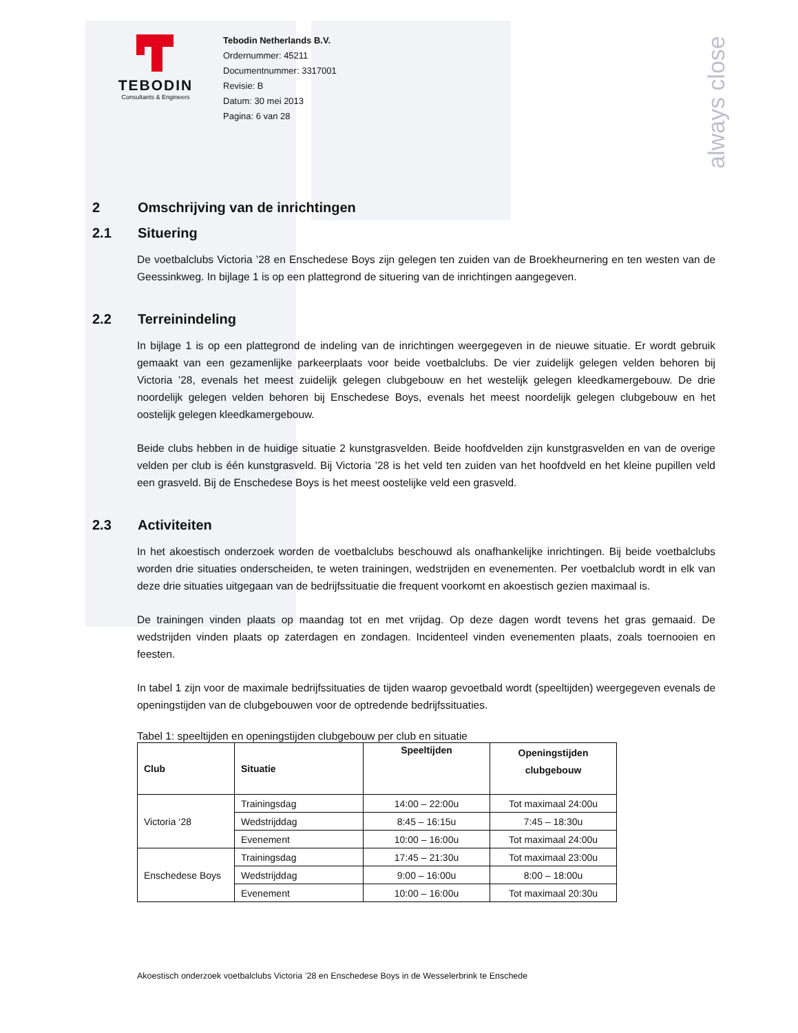always close
TEBODIN
Consultants & Engineers
Tebodin Netherlands B.V.
Ordernummer: 45211
Documentnummer: 3317001
Revisie: B
Datum: 30 mei 2013
Pagina: 6 van 28
2 Omschrijving van de inrichtingen
2.1 Situering
De voetbalclubs Victoria ’28 en Enschedese Boys zijn gelegen ten zuiden van de Broekheurnering en ten westen van de Geessinkweg. In bijlage 1 is op een plattegrond de situering van de inrichtingen aangegeven.
2.2 Terreinindeling
In bijlage 1 is op een plattegrond de indeling van de inrichtingen weergegeven in de nieuwe situatie. Er wordt gebruik gemaakt van een gezamenlijke parkeerplaats voor beide voetbalclubs. De vier zuidelijk gelegen velden behoren bij Victoria ’28, evenals het meest zuidelijk gelegen clubgebouw en het westelijk gelegen kleedkamergebouw. De drie noordelijk gelegen velden behoren bij Enschedese Boys, evenals het meest noordelijk gelegen clubgebouw en het oostelijk gelegen kleedkamergebouw.
Beide clubs hebben in de huidige situatie 2 kunstgrasvelden. Beide hoofdvelden zijn kunstgrasvelden en van de overige velden per club is één kunstgrasveld. Bij Victoria ’28 is het veld ten zuiden van het hoofdveld en het kleine pupillen veld een grasveld. Bij de Enschedese Boys is het meest oostelijke veld een grasveld.
2.3 Activiteiten
In het akoestisch onderzoek worden de voetbalclubs beschouwd als onafhankelijke inrichtingen. Bij beide voetbalclubs worden drie situaties onderscheiden, te weten trainingen, wedstrijden en evenementen. Per voetbalclub wordt in elk van deze drie situaties uitgegaan van de bedrijfssituatie die frequent voorkomt en akoestisch gezien maximaal is.
De trainingen vinden plaats op maandag tot en met vrijdag. Op deze dagen wordt tevens het gras gemaaid. De wedstrijden vinden plaats op zaterdagen en zondagen. Incidenteel vinden evenementen plaats, zoals toernooien en feesten.
In tabel 1 zijn voor de maximale bedrijfssituaties de tijden waarop gevoetbald wordt (speeltijden) weergegeven evenals de openingstijden van de clubgebouwen voor de optredende bedrijfssituaties.
Tabel 1: speeltijden en openingstijden clubgebouw per club en situatie
| Club | Situatie | Speeltijden | Openingstijden clubgebouw |
| --- | --- | --- | --- |
| Victoria ‘28 | Trainingsdag | 14:00 – 22:00u | Tot maximaal 24:00u |
| | Wedstrijddag | 8:45 – 16:15u | 7:45 – 18:30u |
| | Evenement | 10:00 – 16:00u | Tot maximaal 24:00u |
| Enschedese Boys | Trainingsdag | 17:45 – 21:30u | Tot maximaal 23:00u |
| | Wedstrijddag | 9:00 – 16:00u | 8:00 – 18:00u |
| | Evenement | 10:00 – 16:00u | Tot maximaal 20:30u |
Akoestisch onderzoek voetbalclubs Victoria ’28 en Enschedese Boys in de Wesselerbrink te Enschede